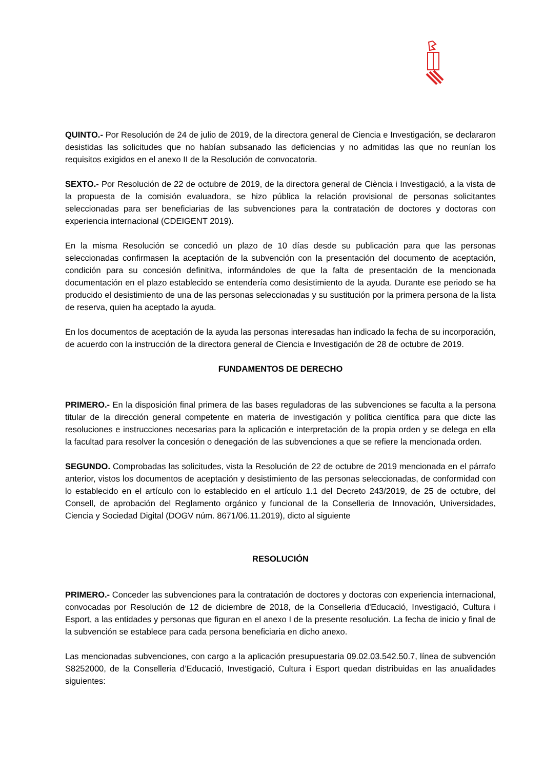QUINTO.- Por Resolución de 24 de julio de 2019, de la directora general de Ciencia e Investigación, se declararon desistidas las solicitudes que no habían subsanado las deficiencias y no admitidas las que no reunían los requisitos exigidos en el anexo II de la Resolución de convocatoria.
SEXTO.- Por Resolución de 22 de octubre de 2019, de la directora general de Ciència i Investigació, a la vista de la propuesta de la comisión evaluadora, se hizo pública la relación provisional de personas solicitantes seleccionadas para ser beneficiarias de las subvenciones para la contratación de doctores y doctoras con experiencia internacional (CDEIGENT 2019).
En la misma Resolución se concedió un plazo de 10 días desde su publicación para que las personas seleccionadas confirmasen la aceptación de la subvención con la presentación del documento de aceptación, condición para su concesión definitiva, informándoles de que la falta de presentación de la mencionada documentación en el plazo establecido se entendería como desistimiento de la ayuda. Durante ese periodo se ha producido el desistimiento de una de las personas seleccionadas y su sustitución por la primera persona de la lista de reserva, quien ha aceptado la ayuda.
En los documentos de aceptación de la ayuda las personas interesadas han indicado la fecha de su incorporación, de acuerdo con la instrucción de la directora general de Ciencia e Investigación de 28 de octubre de 2019.
FUNDAMENTOS DE DERECHO
PRIMERO.- En la disposición final primera de las bases reguladoras de las subvenciones se faculta a la persona titular de la dirección general competente en materia de investigación y política científica para que dicte las resoluciones e instrucciones necesarias para la aplicación e interpretación de la propia orden y se delega en ella la facultad para resolver la concesión o denegación de las subvenciones a que se refiere la mencionada orden.
SEGUNDO. Comprobadas las solicitudes, vista la Resolución de 22 de octubre de 2019 mencionada en el párrafo anterior, vistos los documentos de aceptación y desistimiento de las personas seleccionadas, de conformidad con lo establecido en el artículo con lo establecido en el artículo 1.1 del Decreto 243/2019, de 25 de octubre, del Consell, de aprobación del Reglamento orgánico y funcional de la Conselleria de Innovación, Universidades, Ciencia y Sociedad Digital (DOGV núm. 8671/06.11.2019), dicto al siguiente
RESOLUCIÓN
PRIMERO.- Conceder las subvenciones para la contratación de doctores y doctoras con experiencia internacional, convocadas por Resolución de 12 de diciembre de 2018, de la Conselleria d'Educació, Investigació, Cultura i Esport, a las entidades y personas que figuran en el anexo I de la presente resolución. La fecha de inicio y final de la subvención se establece para cada persona beneficiaria en dicho anexo.
Las mencionadas subvenciones, con cargo a la aplicación presupuestaria 09.02.03.542.50.7, línea de subvención S8252000, de la Conselleria d’Educació, Investigació, Cultura i Esport quedan distribuidas en las anualidades siguientes: